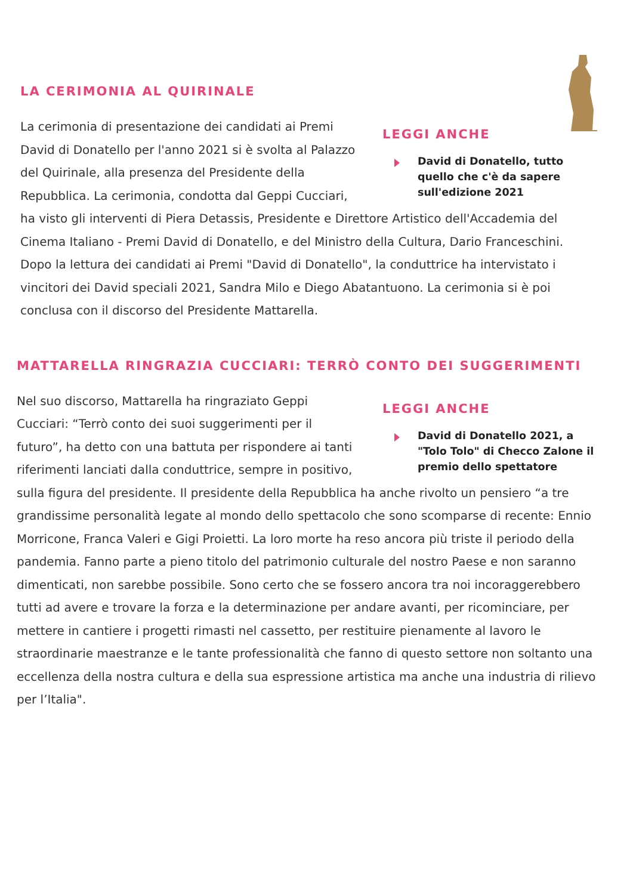LA CERIMONIA AL QUIRINALE
LEGGI ANCHE
David di Donatello, tutto quello che c'è da sapere sull'edizione 2021
La cerimonia di presentazione dei candidati ai Premi David di Donatello per l'anno 2021 si è svolta al Palazzo del Quirinale, alla presenza del Presidente della Repubblica. La cerimonia, condotta dal Geppi Cucciari, ha visto gli interventi di Piera Detassis, Presidente e Direttore Artistico dell'Accademia del Cinema Italiano - Premi David di Donatello, e del Ministro della Cultura, Dario Franceschini. Dopo la lettura dei candidati ai Premi "David di Donatello", la conduttrice ha intervistato i vincitori dei David speciali 2021, Sandra Milo e Diego Abatantuono. La cerimonia si è poi conclusa con il discorso del Presidente Mattarella.
MATTARELLA RINGRAZIA CUCCIARI: TERRÒ CONTO DEI SUGGERIMENTI
LEGGI ANCHE
David di Donatello 2021, a "Tolo Tolo" di Checco Zalone il premio dello spettatore
Nel suo discorso, Mattarella ha ringraziato Geppi Cucciari: “Terrò conto dei suoi suggerimenti per il futuro”, ha detto con una battuta per rispondere ai tanti riferimenti lanciati dalla conduttrice, sempre in positivo, sulla figura del presidente. Il presidente della Repubblica ha anche rivolto un pensiero “a tre grandissime personalità legate al mondo dello spettacolo che sono scomparse di recente: Ennio Morricone, Franca Valeri e Gigi Proietti. La loro morte ha reso ancora più triste il periodo della pandemia. Fanno parte a pieno titolo del patrimonio culturale del nostro Paese e non saranno dimenticati, non sarebbe possibile. Sono certo che se fossero ancora tra noi incoraggerebbero tutti ad avere e trovare la forza e la determinazione per andare avanti, per ricominciare, per mettere in cantiere i progetti rimasti nel cassetto, per restituire pienamente al lavoro le straordinarie maestranze e le tante professionalità che fanno di questo settore non soltanto una eccellenza della nostra cultura e della sua espressione artistica ma anche una industria di rilievo per l’Italia".